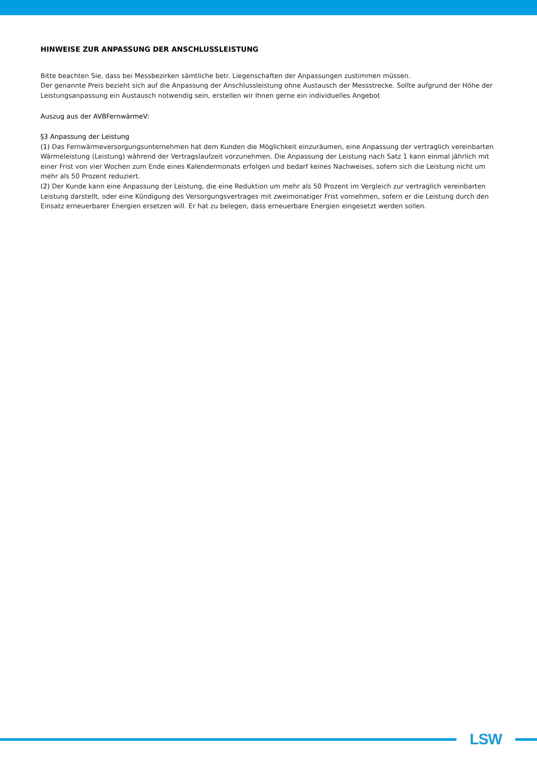HINWEISE ZUR ANPASSUNG DER ANSCHLUSSLEISTUNG
Bitte beachten Sie, dass bei Messbezirken sämtliche betr. Liegenschaften der Anpassungen zustimmen müssen.
Der genannte Preis bezieht sich auf die Anpassung der Anschlussleistung ohne Austausch der Messstrecke. Sollte aufgrund der Höhe der Leistungsanpassung ein Austausch notwendig sein, erstellen wir Ihnen gerne ein individuelles Angebot
Auszug aus der AVBFernwärmeV:
§3 Anpassung der Leistung
(1) Das Fernwärmeversorgungsunternehmen hat dem Kunden die Möglichkeit einzuräumen, eine Anpassung der vertraglich vereinbarten Wärmeleistung (Leistung) während der Vertragslaufzeit vorzunehmen. Die Anpassung der Leistung nach Satz 1 kann einmal jährlich mit einer Frist von vier Wochen zum Ende eines Kalendermonats erfolgen und bedarf keines Nachweises, sofern sich die Leistung nicht um mehr als 50 Prozent reduziert.
(2) Der Kunde kann eine Anpassung der Leistung, die eine Reduktion um mehr als 50 Prozent im Vergleich zur vertraglich vereinbarten Leistung darstellt, oder eine Kündigung des Versorgungsvertrages mit zweimonatiger Frist vornehmen, sofern er die Leistung durch den Einsatz erneuerbarer Energien ersetzen will. Er hat zu belegen, dass erneuerbare Energien eingesetzt werden sollen.
LSW